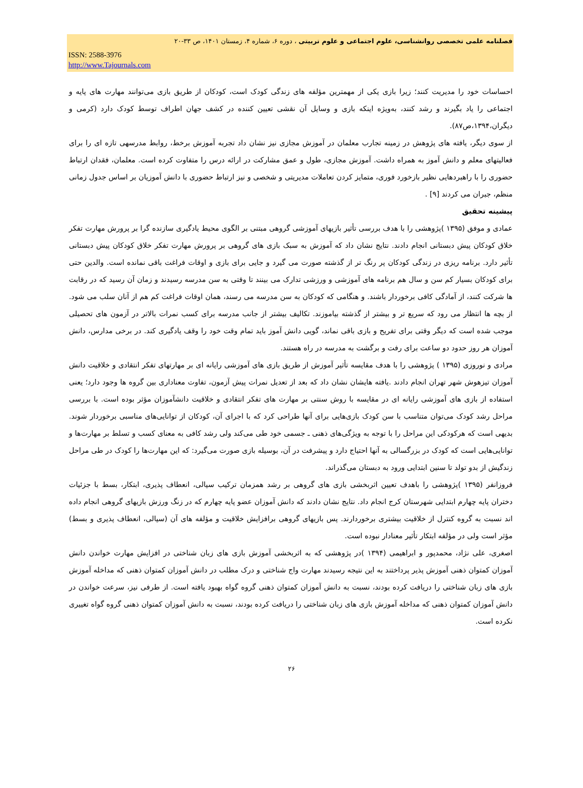فصلنامه علمی تخصصی روانشناسی، علوم اجتماعی و علوم تربیتی ، دوره ۶، شماره ۴، زمستان ۱۴۰۱، ص ۳۳-۲۰
ISSN: 2588-3976
http://www.Tajournals.com
احساسات خود را مدیریت کنند؛ زیرا بازی یکی از مهمترین مؤلفه های زندگی کودک است، کودکان از طریق بازی می‌توانند مهارت های پایه و اجتماعی را یاد بگیرند و رشد کنند، به‌ویژه اینکه بازی و وسایل آن نقشی تعیین کننده در کشف جهان اطراف توسط کودک دارد (کرمی و دیگران،۱۳۹۴،ص۸۷).
از سوی دیگر، یافته های پژوهش در زمینه تجارب معلمان در آموزش مجازی نیز نشان داد تجربه آموزش برخط، روابط مدرسهی تازه ای را برای فعالیتهای معلم و دانش آموز به همراه داشت. آموزش مجازی، طول و عمق مشارکت در ارائه درس را متفاوت کرده است. معلمان، فقدان ارتباط حضوری را با راهبردهایی نظیر بازخورد فوری، متمایز کردن تعاملات مدیریتی و شخصی و نیز ارتباط حضوری با دانش آموزیان بر اساس جدول زمانی منظم، جبران می کردند [۹] .
پیشینه تحقیق
عمادی و موفق (۱۳۹۵ )پژوهشی را با هدف بررسی تأثیر بازیهای آموزشی گروهی مبتنی بر الگوی محیط یادگیری سازنده گرا بر پرورش مهارت تفکر خلاق کودکان پیش دبستانی انجام دادند. نتایج نشان داد که آموزش به سبک بازی های گروهی بر پرورش مهارت تفکر خلاق کودکان پیش دبستانی تأثیر دارد. برنامه ریزی در زندگی کودکان پر رنگ تر از گذشته صورت می گیرد و جایی برای بازی و اوقات فراغت باقی نمانده است. والدین حتی برای کودکان بسیار کم سن و سال هم برنامه های آموزشی و ورزشی تدارک می بینند تا وقتی به سن مدرسه رسیدند و زمان آن رسید که در رقابت ها شرکت کنند، از آمادگی کافی برخوردار باشند. و هنگامی که کودکان به سن مدرسه می رسند، همان اوقات فراغت کم هم از آنان سلب می شود. از بچه ها انتظار می رود که سریع تر و بیشتر از گذشته بیاموزند. تکالیف بیشتر از جانب مدرسه برای کسب نمرات بالاتر در آزمون های تحصیلی موجب شده است که دیگر وقتی برای تفریح و بازی باقی نماند، گویی دانش آموز باید تمام وقت خود را وقف یادگیری کند. در برخی مدارس، دانش آموزان هر روز حدود دو ساعت برای رفت و برگشت به مدرسه در راه هستند.
مرادی و نوروزی (۱۳۹۵ ) پژوهشی را با هدف مقایسه تأثیر آموزش از طریق بازی های آموزشی رایانه ای بر مهارتهای تفکر انتقادی و خلاقیت دانش آموزان تیزهوش شهر تهران انجام دادند .یافته هایشان نشان داد که بعد از تعدیل نمرات پیش آزمون، تفاوت معناداری بین گروه ها وجود دارد؛ یعنی استفاده از بازی های آموزشی رایانه ای در مقایسه با روش سنتی بر مهارت های تفکر انتقادی و خلاقیت دانشآموزان مؤثر بوده است. با بررسی مراحل رشد کودک می‌توان متناسب با سن کودک بازی‌هایی برای آنها طراحی کرد که با اجرای آن، کودکان از توانایی‌های مناسبی برخوردار شوند. بدیهی است که هرکودکی این مراحل را با توجه به ویژگی‌های ذهنی ـ جسمی خود طی می‌کند ولی رشد کافی به معنای کسب و تسلط بر مهارت‌ها و توانایی‌هایی است که کودک در بزرگسالی به آنها احتیاج دارد و پیشرفت در آن، بوسیله بازی صورت می‌گیرد: که این مهارت‌ها را کودک در طی مراحل زندگیش از بدو تولد تا سنین ابتدایی ورود به دبستان می‌گذراند.
فروزانفر (۱۳۹۵ )پژوهشی را باهدف تعیین اثربخشی بازی های گروهی بر رشد همزمان ترکیب سیالی، انعطاف پذیری، ابتکار، بسط با جزئیات دختران پایه چهارم ابتدایی شهرستان کرج انجام داد. نتایج نشان دادند که دانش آموزان عضو پایه چهارم که در زنگ ورزش بازیهای گروهی انجام داده اند نسبت به گروه کنترل از خلاقیت بیشتری برخوردارند. پس بازیهای گروهی برافزایش خلاقیت و مؤلفه های آن (سیالی، انعطاف پذیری و بسط) مؤثر است ولی در مؤلفه ابتکار تأثیر معنادار نبوده است.
اصغری، علی نژاد، محمدپور و ابراهیمی (۱۳۹۴ )در پژوهشی که به اثربخشی آموزش بازی های زبان شناختی در افزایش مهارت خواندن دانش آموزان کمتوان ذهنی آموزش پذیر پرداختند به این نتیجه رسیدند مهارت واج شناختی و درک مطلب در دانش آموزان کمتوان ذهنی که مداخله آموزش بازی های زبان شناختی را دریافت کرده بودند، نسبت به دانش آموزان کمتوان ذهنی گروه گواه بهبود یافته است. از طرفی نیز، سرعت خواندن در دانش آموزان کمتوان ذهنی که مداخله آموزش بازی های زبان شناختی را دریافت کرده بودند، نسبت به دانش آموزان کمتوان ذهنی گروه گواه تغییری نکرده است.
۲۶